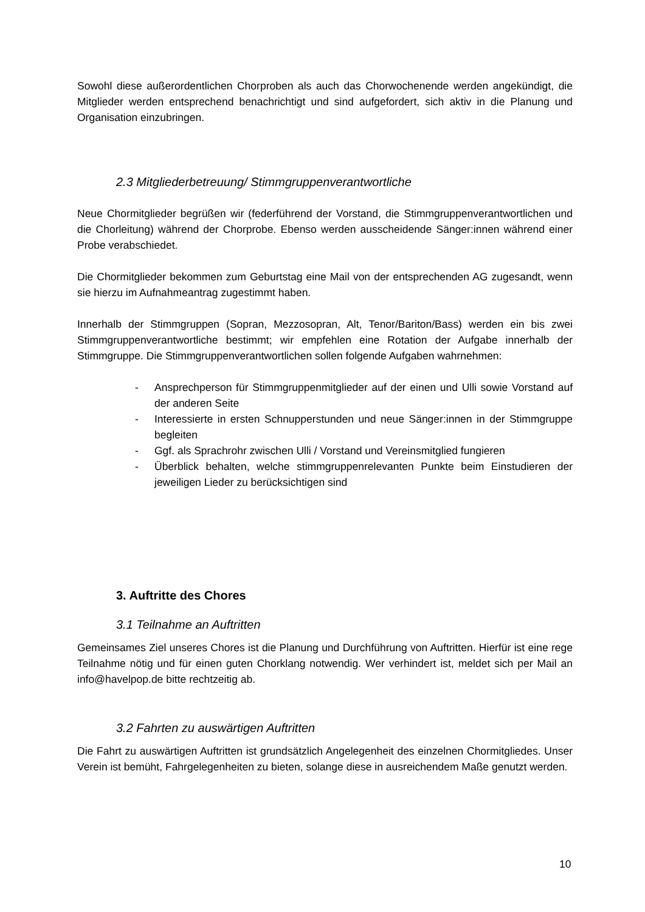Sowohl diese außerordentlichen Chorproben als auch das Chorwochenende werden angekündigt, die Mitglieder werden entsprechend benachrichtigt und sind aufgefordert, sich aktiv in die Planung und Organisation einzubringen.
2.3 Mitgliederbetreuung/ Stimmgruppenverantwortliche
Neue Chormitglieder begrüßen wir (federführend der Vorstand, die Stimmgruppenverantwortlichen und die Chorleitung) während der Chorprobe. Ebenso werden ausscheidende Sänger:innen während einer Probe verabschiedet.
Die Chormitglieder bekommen zum Geburtstag eine Mail von der entsprechenden AG zugesandt, wenn sie hierzu im Aufnahmeantrag zugestimmt haben.
Innerhalb der Stimmgruppen (Sopran, Mezzosopran, Alt, Tenor/Bariton/Bass) werden ein bis zwei Stimmgruppenverantwortliche bestimmt; wir empfehlen eine Rotation der Aufgabe innerhalb der Stimmgruppe. Die Stimmgruppenverantwortlichen sollen folgende Aufgaben wahrnehmen:
- Ansprechperson für Stimmgruppenmitglieder auf der einen und Ulli sowie Vorstand auf der anderen Seite
- Interessierte in ersten Schnupperstunden und neue Sänger:innen in der Stimmgruppe begleiten
- Ggf. als Sprachrohr zwischen Ulli / Vorstand und Vereinsmitglied fungieren
- Überblick behalten, welche stimmgruppenrelevanten Punkte beim Einstudieren der jeweiligen Lieder zu berücksichtigen sind
3. Auftritte des Chores
3.1 Teilnahme an Auftritten
Gemeinsames Ziel unseres Chores ist die Planung und Durchführung von Auftritten. Hierfür ist eine rege Teilnahme nötig und für einen guten Chorklang notwendig. Wer verhindert ist, meldet sich per Mail an info@havelpop.de bitte rechtzeitig ab.
3.2 Fahrten zu auswärtigen Auftritten
Die Fahrt zu auswärtigen Auftritten ist grundsätzlich Angelegenheit des einzelnen Chormitgliedes. Unser Verein ist bemüht, Fahrgelegenheiten zu bieten, solange diese in ausreichendem Maße genutzt werden.
10